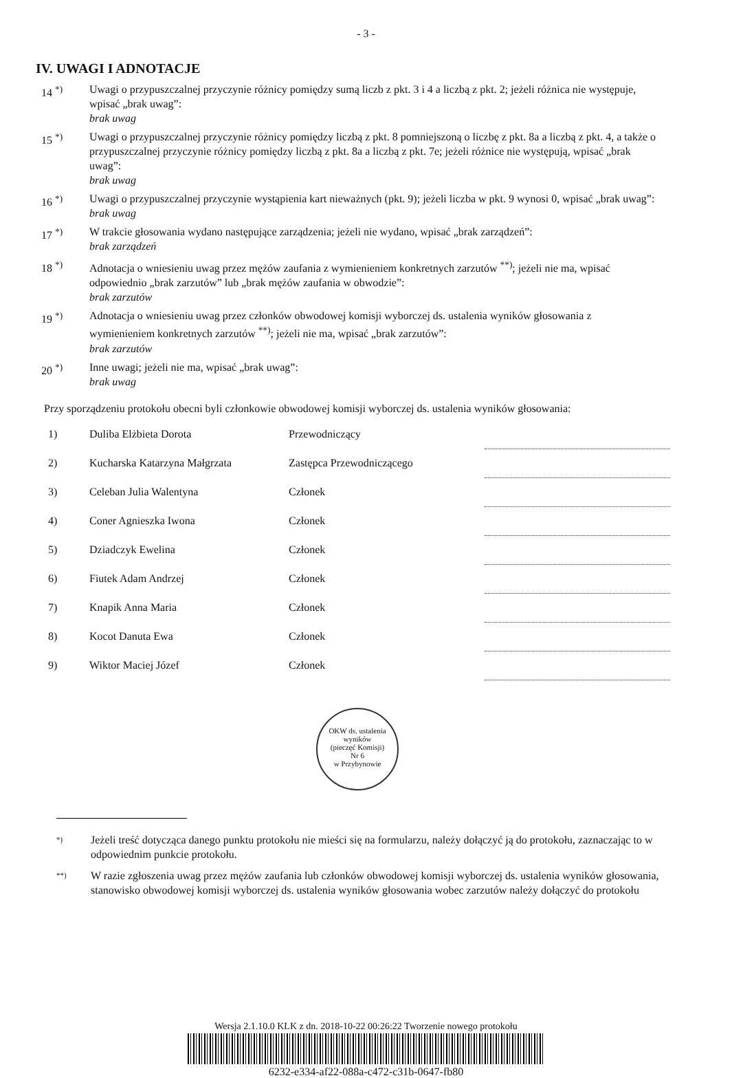- 3 -
IV. UWAGI I ADNOTACJE
14 <sup>*)</sup> Uwagi o przypuszczalnej przyczynie różnicy pomiędzy sumą liczb z pkt. 3 i 4 a liczbą z pkt. 2; jeżeli różnica nie występuje, wpisać „brak uwag”:
brak uwag
15 <sup>*)</sup> Uwagi o przypuszczalnej przyczynie różnicy pomiędzy liczbą z pkt. 8 pomniejszoną o liczbę z pkt. 8a a liczbą z pkt. 4, a także o przypuszczalnej przyczynie różnicy pomiędzy liczbą z pkt. 8a a liczbą z pkt. 7e; jeżeli różnice nie występują, wpisać „brak uwag”:
brak uwag
16 <sup>*)</sup> Uwagi o przypuszczalnej przyczynie wystąpienia kart nieważnych (pkt. 9); jeżeli liczba w pkt. 9 wynosi 0, wpisać „brak uwag”:
brak uwag
17 <sup>*)</sup> W trakcie głosowania wydano następujące zarządzenia; jeżeli nie wydano, wpisać „brak zarządzeń”:
brak zarządzeń
18 <sup>*)</sup> Adnotacja o wniesieniu uwag przez mężów zaufania z wymienieniem konkretnych zarzutów <sup>**)</sup>; jeżeli nie ma, wpisać odpowiednio „brak zarzutów” lub „brak mężów zaufania w obwodzie”:
brak zarzutów
19 <sup>*)</sup> Adnotacja o wniesieniu uwag przez członków obwodowej komisji wyborczej ds. ustalenia wyników głosowania z wymienieniem konkretnych zarzutów <sup>**)</sup>; jeżeli nie ma, wpisać „brak zarzutów”:
brak zarzutów
20 <sup>*)</sup> Inne uwagi; jeżeli nie ma, wpisać „brak uwag”:
brak uwag
Przy sporządzeniu protokołu obecni byli członkowie obwodowej komisji wyborczej ds. ustalenia wyników głosowania:
| 1) | Duliba Elżbieta Dorota | Przewodniczący | |
| 2) | Kucharska Katarzyna Małgrzata | Zastępca Przewodniczącego | |
| 3) | Celeban Julia Walentyna | Członek | |
| 4) | Coner Agnieszka Iwona | Członek | |
| 5) | Dziadczyk Ewelina | Członek | |
| 6) | Fiutek Adam Andrzej | Członek | |
| 7) | Knapik Anna Maria | Członek | |
| 8) | Kocot Danuta Ewa | Członek | |
| 9) | Wiktor Maciej Józef | Członek | |
OKW ds. ustalenia wyników
(pieczęć Komisji)
Nr 6
w Przybynowie
*)
Jeżeli treść dotycząca danego punktu protokołu nie mieści się na formularzu, należy dołączyć ją do protokołu, zaznaczając to w odpowiednim punkcie protokołu.
**)
W razie zgłoszenia uwag przez mężów zaufania lub członków obwodowej komisji wyborczej ds. ustalenia wyników głosowania, stanowisko obwodowej komisji wyborczej ds. ustalenia wyników głosowania wobec zarzutów należy dołączyć do protokołu
Wersja 2.1.10.0 KLK z dn. 2018-10-22 00:26:22 Tworzenie nowego protokołu
6232-e334-af22-088a-c472-c31b-0647-fb80